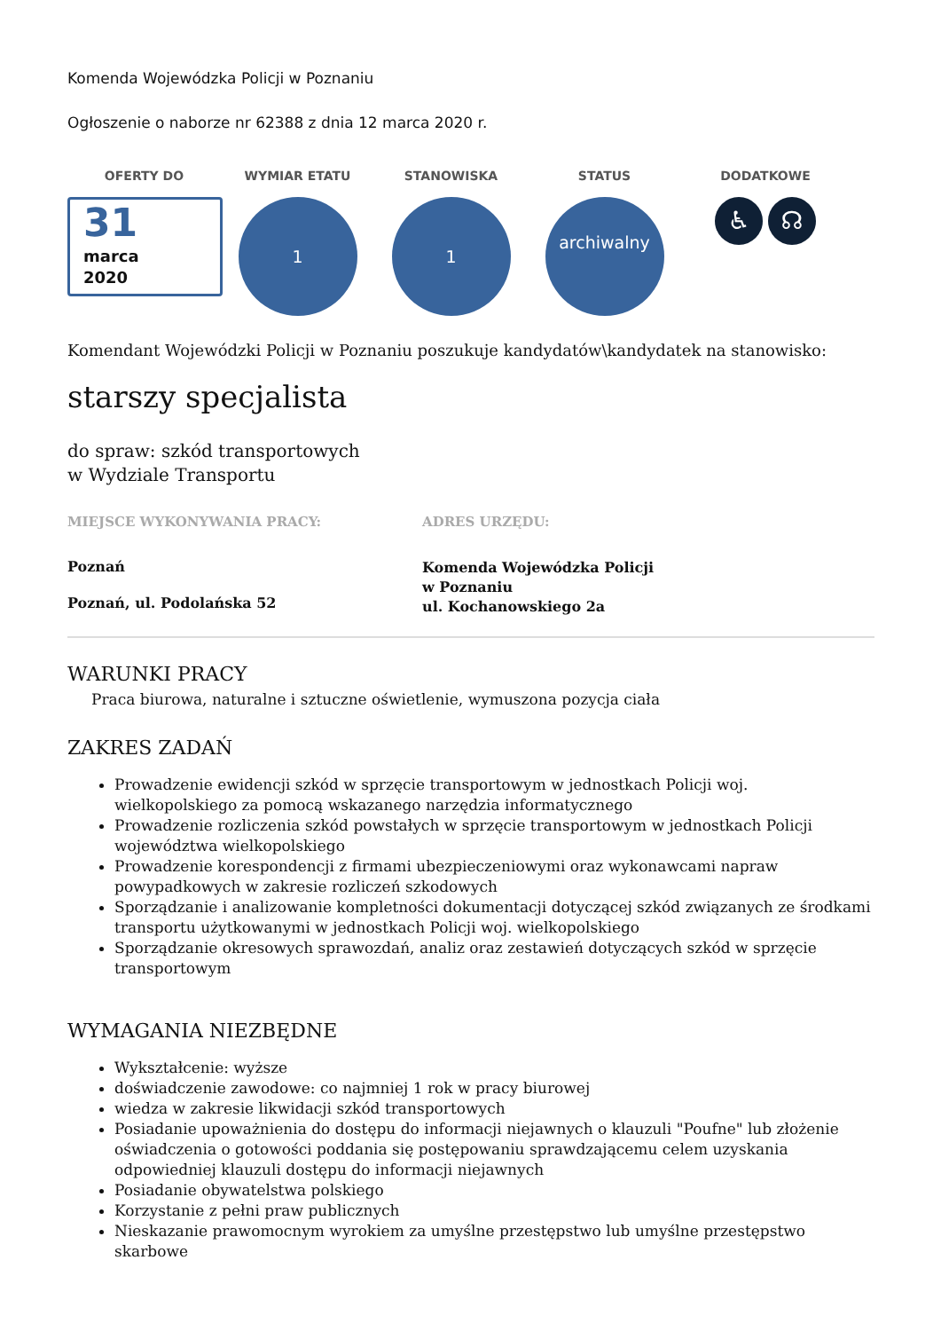Komenda Wojewódzka Policji w Poznaniu
Ogłoszenie o naborze nr 62388 z dnia 12 marca 2020 r.
OFERTY DO
31
marca
2020
WYMIAR ETATU
1
STANOWISKA
1
STATUS
archiwalny
DODATKOWE
♿ ☊
Komendant Wojewódzki Policji w Poznaniu poszukuje kandydatów\kandydatek na stanowisko:
starszy specjalista
do spraw: szkód transportowych
w Wydziale Transportu
MIEJSCE WYKONYWANIA PRACY:
Poznań
Poznań, ul. Podolańska 52
ADRES URZĘDU:
Komenda Wojewódzka Policji
w Poznaniu
ul. Kochanowskiego 2a
WARUNKI PRACY
Praca biurowa, naturalne i sztuczne oświetlenie, wymuszona pozycja ciała
ZAKRES ZADAŃ
Prowadzenie ewidencji szkód w sprzęcie transportowym w jednostkach Policji woj. wielkopolskiego za pomocą wskazanego narzędzia informatycznego
Prowadzenie rozliczenia szkód powstałych w sprzęcie transportowym w jednostkach Policji województwa wielkopolskiego
Prowadzenie korespondencji z firmami ubezpieczeniowymi oraz wykonawcami napraw powypadkowych w zakresie rozliczeń szkodowych
Sporządzanie i analizowanie kompletności dokumentacji dotyczącej szkód związanych ze środkami transportu użytkowanymi w jednostkach Policji woj. wielkopolskiego
Sporządzanie okresowych sprawozdań, analiz oraz zestawień dotyczących szkód w sprzęcie transportowym
WYMAGANIA NIEZBĘDNE
Wykształcenie: wyższe
doświadczenie zawodowe: co najmniej 1 rok w pracy biurowej
wiedza w zakresie likwidacji szkód transportowych
Posiadanie upoważnienia do dostępu do informacji niejawnych o klauzuli "Poufne" lub złożenie oświadczenia o gotowości poddania się postępowaniu sprawdzającemu celem uzyskania odpowiedniej klauzuli dostępu do informacji niejawnych
Posiadanie obywatelstwa polskiego
Korzystanie z pełni praw publicznych
Nieskazanie prawomocnym wyrokiem za umyślne przestępstwo lub umyślne przestępstwo skarbowe